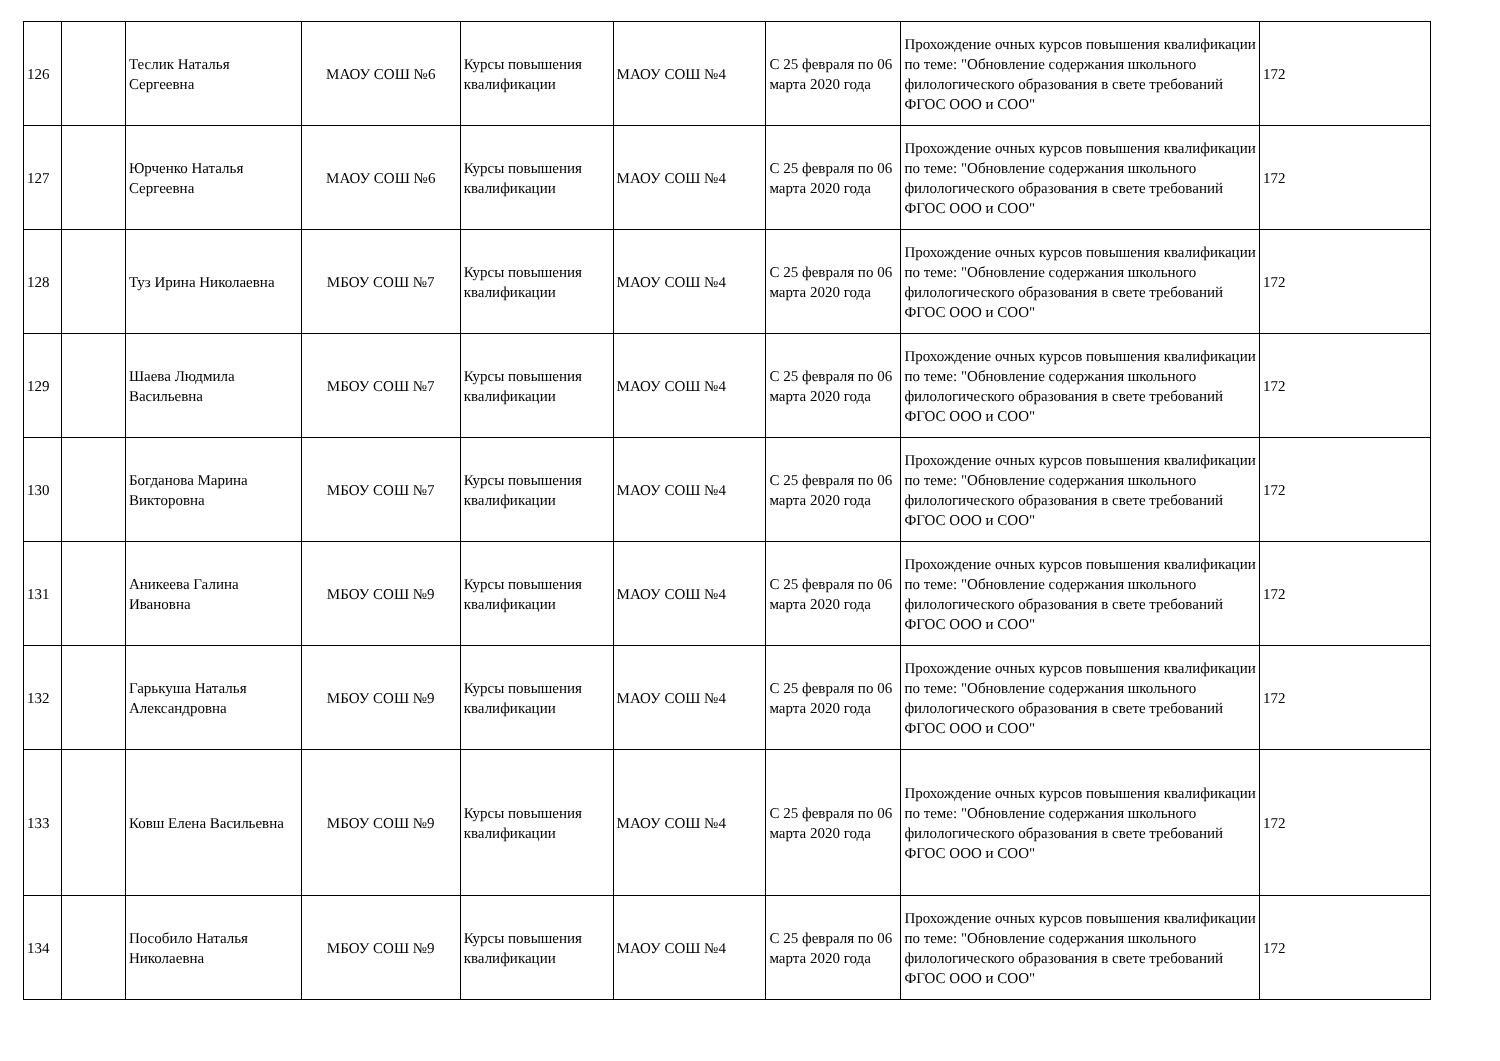| 126 | | Теслик Наталья Сергеевна | МАОУ СОШ №6 | Курсы повышения квалификации | МАОУ СОШ №4 | С 25 февраля по 06 марта 2020 года | Прохождение очных курсов повышения квалификации по теме: "Обновление содержания школьного филологического образования в свете требований ФГОС ООО и СОО" | 172 |
| 127 | | Юрченко Наталья Сергеевна | МАОУ СОШ №6 | Курсы повышения квалификации | МАОУ СОШ №4 | С 25 февраля по 06 марта 2020 года | Прохождение очных курсов повышения квалификации по теме: "Обновление содержания школьного филологического образования в свете требований ФГОС ООО и СОО" | 172 |
| 128 | | Туз Ирина Николаевна | МБОУ СОШ №7 | Курсы повышения квалификации | МАОУ СОШ №4 | С 25 февраля по 06 марта 2020 года | Прохождение очных курсов повышения квалификации по теме: "Обновление содержания школьного филологического образования в свете требований ФГОС ООО и СОО" | 172 |
| 129 | | Шаева Людмила Васильевна | МБОУ СОШ №7 | Курсы повышения квалификации | МАОУ СОШ №4 | С 25 февраля по 06 марта 2020 года | Прохождение очных курсов повышения квалификации по теме: "Обновление содержания школьного филологического образования в свете требований ФГОС ООО и СОО" | 172 |
| 130 | | Богданова Марина Викторовна | МБОУ СОШ №7 | Курсы повышения квалификации | МАОУ СОШ №4 | С 25 февраля по 06 марта 2020 года | Прохождение очных курсов повышения квалификации по теме: "Обновление содержания школьного филологического образования в свете требований ФГОС ООО и СОО" | 172 |
| 131 | | Аникеева Галина Ивановна | МБОУ СОШ №9 | Курсы повышения квалификации | МАОУ СОШ №4 | С 25 февраля по 06 марта 2020 года | Прохождение очных курсов повышения квалификации по теме: "Обновление содержания школьного филологического образования в свете требований ФГОС ООО и СОО" | 172 |
| 132 | | Гарькуша Наталья Александровна | МБОУ СОШ №9 | Курсы повышения квалификации | МАОУ СОШ №4 | С 25 февраля по 06 марта 2020 года | Прохождение очных курсов повышения квалификации по теме: "Обновление содержания школьного филологического образования в свете требований ФГОС ООО и СОО" | 172 |
| 133 | | Ковш Елена Васильевна | МБОУ СОШ №9 | Курсы повышения квалификации | МАОУ СОШ №4 | С 25 февраля по 06 марта 2020 года | Прохождение очных курсов повышения квалификации по теме: "Обновление содержания школьного филологического образования в свете требований ФГОС ООО и СОО" | 172 |
| 134 | | Пособило Наталья Николаевна | МБОУ СОШ №9 | Курсы повышения квалификации | МАОУ СОШ №4 | С 25 февраля по 06 марта 2020 года | Прохождение очных курсов повышения квалификации по теме: "Обновление содержания школьного филологического образования в свете требований ФГОС ООО и СОО" | 172 |